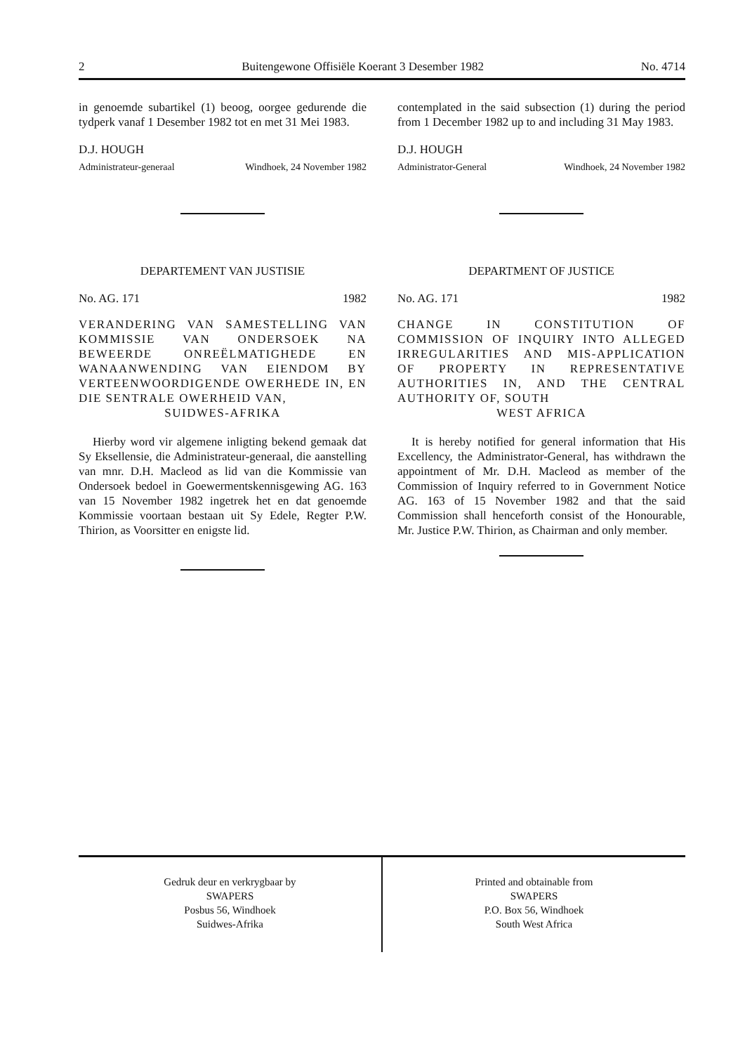2 Buitengewone Offisiële Koerant 3 Desember 1982 No. 4714
in genoemde subartikel (1) beoog, oorgee gedurende die tydperk vanaf 1 Desember 1982 tot en met 31 Mei 1983.
D.J. HOUGH
Administrateur-generaal Windhoek, 24 November 1982
DEPARTEMENT VAN JUSTISIE
No. AG. 171 1982
VERANDERING VAN SAMESTELLING VAN KOMMISSIE VAN ONDERSOEK NA BEWEERDE ONREËLMATIGHEDE EN WANAANWENDING VAN EIENDOM BY VERTEENWOORDIGENDE OWERHEDE IN, EN DIE SENTRALE OWERHEID VAN,
SUIDWES-AFRIKA
Hierby word vir algemene inligting bekend gemaak dat Sy Eksellensie, die Administrateur-generaal, die aanstelling van mnr. D.H. Macleod as lid van die Kommissie van Ondersoek bedoel in Goewermentskennisgewing AG. 163 van 15 November 1982 ingetrek het en dat genoemde Kommissie voortaan bestaan uit Sy Edele, Regter P.W. Thirion, as Voorsitter en enigste lid.
contemplated in the said subsection (1) during the period from 1 December 1982 up to and including 31 May 1983.
D.J. HOUGH
Administrator-General Windhoek, 24 November 1982
DEPARTMENT OF JUSTICE
No. AG. 171 1982
CHANGE IN CONSTITUTION OF COMMISSION OF INQUIRY INTO ALLEGED IRREGULARITIES AND MIS-APPLICATION OF PROPERTY IN REPRESENTATIVE AUTHORITIES IN, AND THE CENTRAL AUTHORITY OF, SOUTH
WEST AFRICA
It is hereby notified for general information that His Excellency, the Administrator-General, has withdrawn the appointment of Mr. D.H. Macleod as member of the Commission of Inquiry referred to in Government Notice AG. 163 of 15 November 1982 and that the said Commission shall henceforth consist of the Honourable, Mr. Justice P.W. Thirion, as Chairman and only member.
Gedruk deur en verkrygbaar by
SWAPERS
Posbus 56, Windhoek
Suidwes-Afrika
Printed and obtainable from
SWAPERS
P.O. Box 56, Windhoek
South West Africa